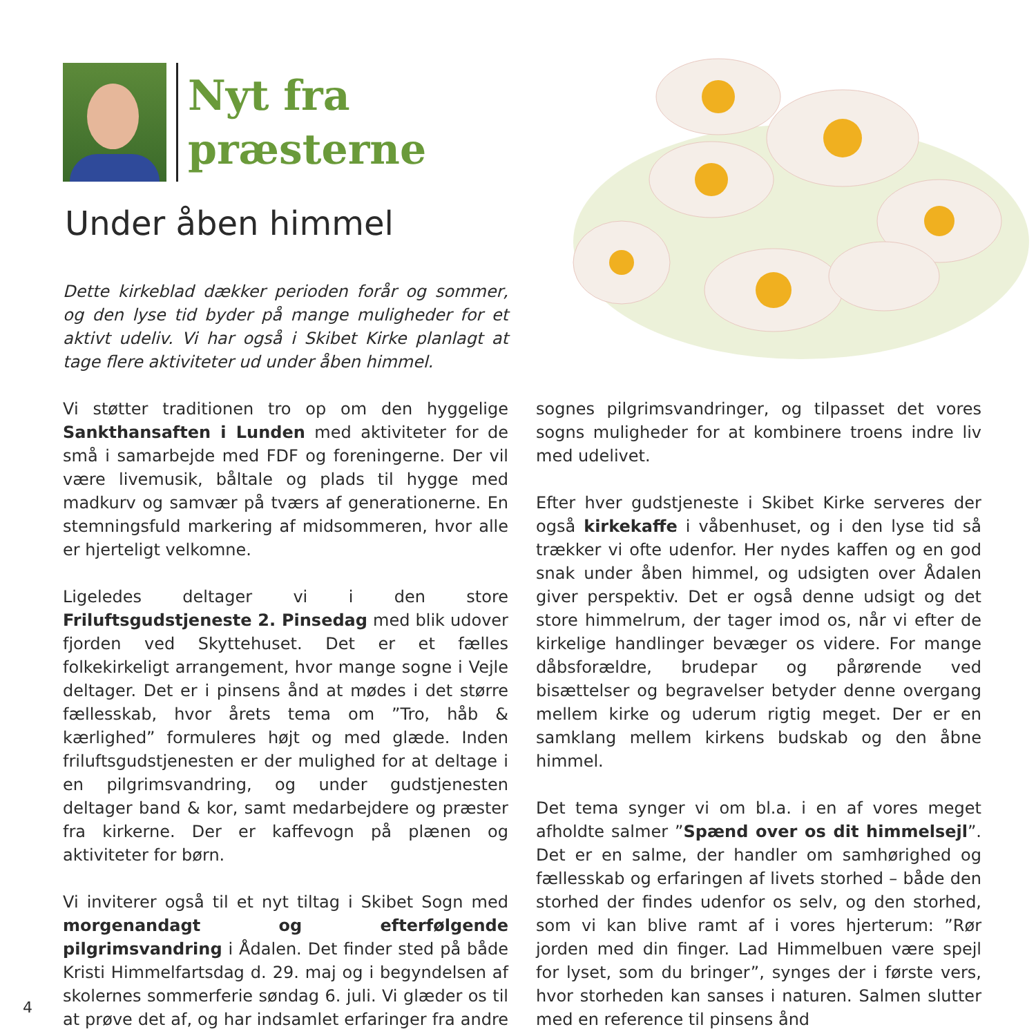Nyt fra
præsterne
Under åben himmel
Dette kirkeblad dækker perioden forår og sommer, og den lyse tid byder på mange muligheder for et aktivt udeliv. Vi har også i Skibet Kirke planlagt at tage flere aktiviteter ud under åben himmel.
Vi støtter traditionen tro op om den hyggelige Sankthansaften i Lunden med aktiviteter for de små i samarbejde med FDF og foreningerne. Der vil være livemusik, båltale og plads til hygge med madkurv og samvær på tværs af generationerne. En stemningsfuld markering af midsommeren, hvor alle er hjerteligt velkomne.
Ligeledes deltager vi i den store Friluftsgudstjeneste 2. Pinsedag med blik udover fjorden ved Skyttehuset. Det er et fælles folkekirkeligt arrangement, hvor mange sogne i Vejle deltager. Det er i pinsens ånd at mødes i det større fællesskab, hvor årets tema om ”Tro, håb & kærlighed” formuleres højt og med glæde. Inden friluftsgudstjenesten er der mulighed for at deltage i en pilgrimsvandring, og under gudstjenesten deltager band & kor, samt medarbejdere og præster fra kirkerne. Der er kaffevogn på plænen og aktiviteter for børn.
Vi inviterer også til et nyt tiltag i Skibet Sogn med morgenandagt og efterfølgende pilgrimsvandring i Ådalen. Det finder sted på både Kristi Himmelfartsdag d. 29. maj og i begyndelsen af skolernes sommerferie søndag 6. juli. Vi glæder os til at prøve det af, og har indsamlet erfaringer fra andre sognes pilgrimsvandringer, og tilpasset det vores sogns muligheder for at kombinere troens indre liv med udelivet.
Efter hver gudstjeneste i Skibet Kirke serveres der også kirkekaffe i våbenhuset, og i den lyse tid så trækker vi ofte udenfor. Her nydes kaffen og en god snak under åben himmel, og udsigten over Ådalen giver perspektiv. Det er også denne udsigt og det store himmelrum, der tager imod os, når vi efter de kirkelige handlinger bevæger os videre. For mange dåbsforældre, brudepar og pårørende ved bisættelser og begravelser betyder denne overgang mellem kirke og uderum rigtig meget. Der er en samklang mellem kirkens budskab og den åbne himmel.
Det tema synger vi om bl.a. i en af vores meget afholdte salmer ”Spænd over os dit himmelsejl”. Det er en salme, der handler om samhørighed og fællesskab og erfaringen af livets storhed – både den storhed der findes udenfor os selv, og den storhed, som vi kan blive ramt af i vores hjerterum: ”Rør jorden med din finger. Lad Himmelbuen være spejl for lyset, som du bringer”, synges der i første vers, hvor storheden kan sanses i naturen. Salmen slutter med en reference til pinsens ånd
4